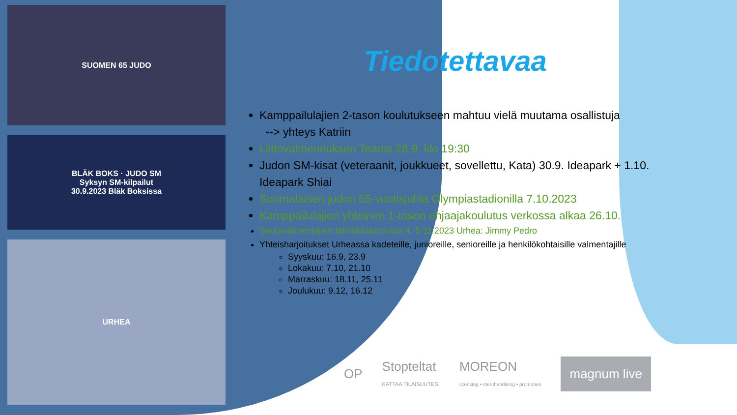SUOMEN 65 JUDO
BLÄK BOKS · JUDO SM
Syksyn SM-kilpailut
30.9.2023 Bläk Boksissa
URHEA
Tiedotettavaa
Kamppailulajien 2-tason koulutukseen mahtuu vielä muutama osallistuja
--> yhteys Katriin
Liittovalmennuksen Teams 28.9. klo 19:30
Judon SM-kisat (veteraanit, joukkueet, sovellettu, Kata) 30.9. Ideapark + 1.10. Ideapark Shiai
Suomalaisen judon 65-vuotisjuhla Olympiastadionilla 7.10.2023
Kamppailulajien yhteinen 1-tason ohjaajakoulutus verkossa alkaa 26.10.
Seuravalmentajien tekniikkakoulutus 4.-5.11.2023 Urhea: Jimmy Pedro
Yhteisharjoitukset Urheassa kadeteille, junioreille, senioreille ja henkilökohtaisille valmentajille
Syyskuu: 16.9, 23.9
Lokakuu: 7.10, 21.10
Marraskuu: 18.11, 25.11
Joulukuu: 9.12, 16.12
OP Stopteltat
KATTAA TILAISUUTESI MOREON
licensing • merchandising • promotion magnum live